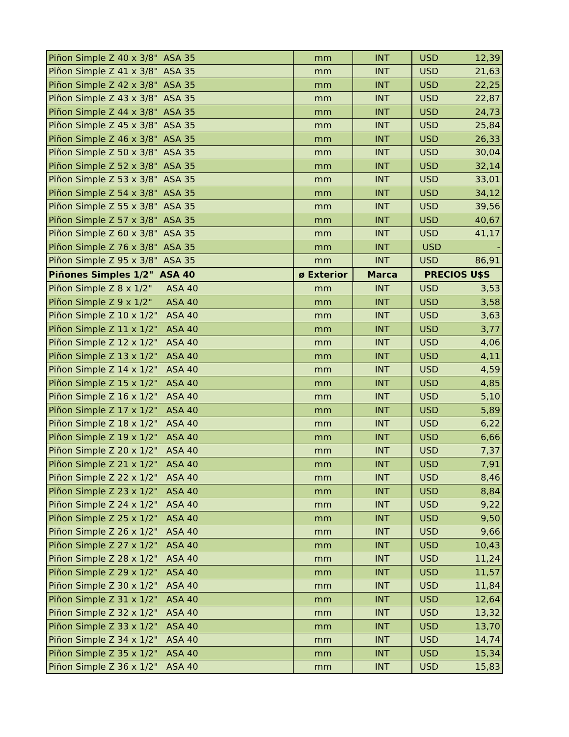| Piñon Simple Z 40 x 3/8" ASA 35 | mm | INT | USD 12,39 |
| Piñon Simple Z 41 x 3/8" ASA 35 | mm | INT | USD 21,63 |
| Piñon Simple Z 42 x 3/8" ASA 35 | mm | INT | USD 22,25 |
| Piñon Simple Z 43 x 3/8" ASA 35 | mm | INT | USD 22,87 |
| Piñon Simple Z 44 x 3/8" ASA 35 | mm | INT | USD 24,73 |
| Piñon Simple Z 45 x 3/8" ASA 35 | mm | INT | USD 25,84 |
| Piñon Simple Z 46 x 3/8" ASA 35 | mm | INT | USD 26,33 |
| Piñon Simple Z 50 x 3/8" ASA 35 | mm | INT | USD 30,04 |
| Piñon Simple Z 52 x 3/8" ASA 35 | mm | INT | USD 32,14 |
| Piñon Simple Z 53 x 3/8" ASA 35 | mm | INT | USD 33,01 |
| Piñon Simple Z 54 x 3/8" ASA 35 | mm | INT | USD 34,12 |
| Piñon Simple Z 55 x 3/8" ASA 35 | mm | INT | USD 39,56 |
| Piñon Simple Z 57 x 3/8" ASA 35 | mm | INT | USD 40,67 |
| Piñon Simple Z 60 x 3/8" ASA 35 | mm | INT | USD 41,17 |
| Piñon Simple Z 76 x 3/8" ASA 35 | mm | INT | USD - |
| Piñon Simple Z 95 x 3/8" ASA 35 | mm | INT | USD 86,91 |
| Piñones Simples 1/2" ASA 40 | ø Exterior | Marca | PRECIOS U$S |
| Piñon Simple Z 8 x 1/2" ASA 40 | mm | INT | USD 3,53 |
| Piñon Simple Z 9 x 1/2" ASA 40 | mm | INT | USD 3,58 |
| Piñon Simple Z 10 x 1/2" ASA 40 | mm | INT | USD 3,63 |
| Piñon Simple Z 11 x 1/2" ASA 40 | mm | INT | USD 3,77 |
| Piñon Simple Z 12 x 1/2" ASA 40 | mm | INT | USD 4,06 |
| Piñon Simple Z 13 x 1/2" ASA 40 | mm | INT | USD 4,11 |
| Piñon Simple Z 14 x 1/2" ASA 40 | mm | INT | USD 4,59 |
| Piñon Simple Z 15 x 1/2" ASA 40 | mm | INT | USD 4,85 |
| Piñon Simple Z 16 x 1/2" ASA 40 | mm | INT | USD 5,10 |
| Piñon Simple Z 17 x 1/2" ASA 40 | mm | INT | USD 5,89 |
| Piñon Simple Z 18 x 1/2" ASA 40 | mm | INT | USD 6,22 |
| Piñon Simple Z 19 x 1/2" ASA 40 | mm | INT | USD 6,66 |
| Piñon Simple Z 20 x 1/2" ASA 40 | mm | INT | USD 7,37 |
| Piñon Simple Z 21 x 1/2" ASA 40 | mm | INT | USD 7,91 |
| Piñon Simple Z 22 x 1/2" ASA 40 | mm | INT | USD 8,46 |
| Piñon Simple Z 23 x 1/2" ASA 40 | mm | INT | USD 8,84 |
| Piñon Simple Z 24 x 1/2" ASA 40 | mm | INT | USD 9,22 |
| Piñon Simple Z 25 x 1/2" ASA 40 | mm | INT | USD 9,50 |
| Piñon Simple Z 26 x 1/2" ASA 40 | mm | INT | USD 9,66 |
| Piñon Simple Z 27 x 1/2" ASA 40 | mm | INT | USD 10,43 |
| Piñon Simple Z 28 x 1/2" ASA 40 | mm | INT | USD 11,24 |
| Piñon Simple Z 29 x 1/2" ASA 40 | mm | INT | USD 11,57 |
| Piñon Simple Z 30 x 1/2" ASA 40 | mm | INT | USD 11,84 |
| Piñon Simple Z 31 x 1/2" ASA 40 | mm | INT | USD 12,64 |
| Piñon Simple Z 32 x 1/2" ASA 40 | mm | INT | USD 13,32 |
| Piñon Simple Z 33 x 1/2" ASA 40 | mm | INT | USD 13,70 |
| Piñon Simple Z 34 x 1/2" ASA 40 | mm | INT | USD 14,74 |
| Piñon Simple Z 35 x 1/2" ASA 40 | mm | INT | USD 15,34 |
| Piñon Simple Z 36 x 1/2" ASA 40 | mm | INT | USD 15,83 |